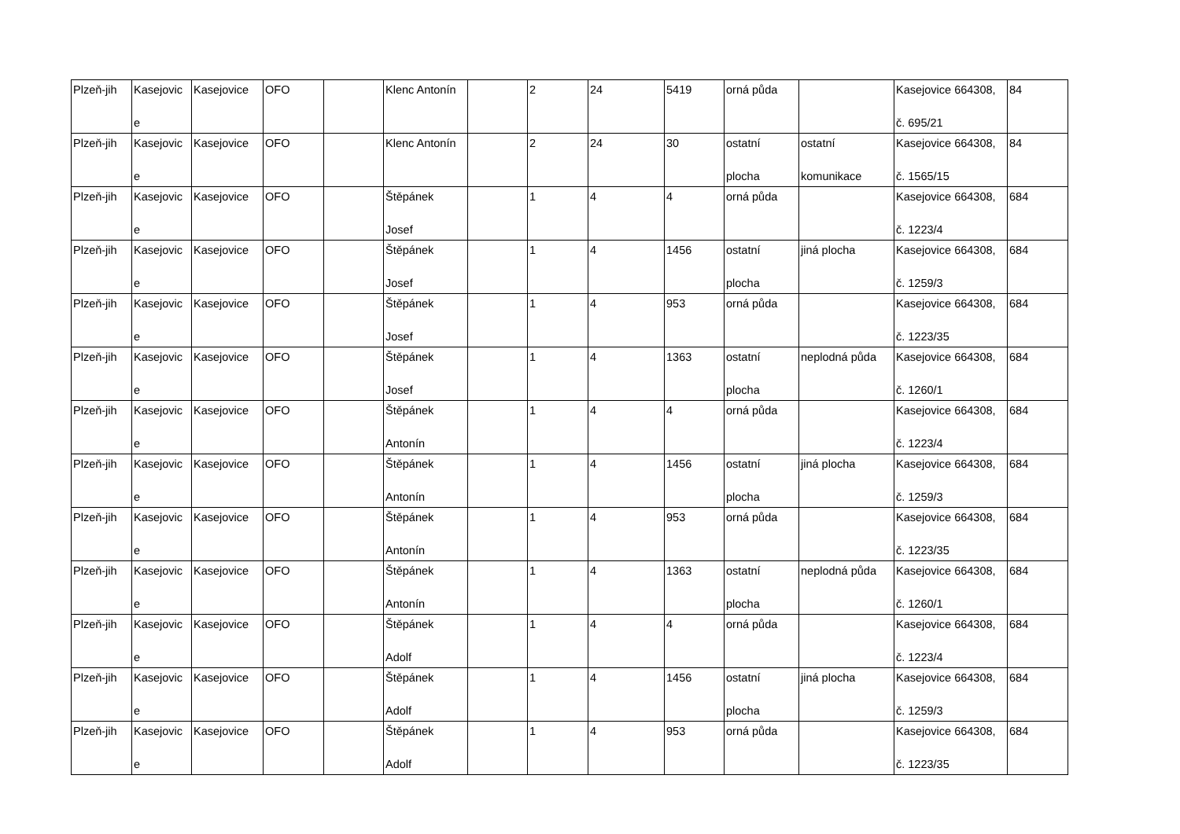| Plzeň-jih | Kasejovic e | Kasejovice | OFO | | Klenc Antonín | | 2 | 24 | 5419 | orná půda | | Kasejovice 664308, č. 695/21 | 84 |
| Plzeň-jih | Kasejovic e | Kasejovice | OFO | | Klenc Antonín | | 2 | 24 | 30 | ostatní plocha | ostatní komunikace | Kasejovice 664308, č. 1565/15 | 84 |
| Plzeň-jih | Kasejovic e | Kasejovice | OFO | | Štěpánek Josef | | 1 | 4 | 4 | orná půda | | Kasejovice 664308, č. 1223/4 | 684 |
| Plzeň-jih | Kasejovic e | Kasejovice | OFO | | Štěpánek Josef | | 1 | 4 | 1456 | ostatní plocha | jiná plocha | Kasejovice 664308, č. 1259/3 | 684 |
| Plzeň-jih | Kasejovic e | Kasejovice | OFO | | Štěpánek Josef | | 1 | 4 | 953 | orná půda | | Kasejovice 664308, č. 1223/35 | 684 |
| Plzeň-jih | Kasejovic e | Kasejovice | OFO | | Štěpánek Josef | | 1 | 4 | 1363 | ostatní plocha | neplodná půda | Kasejovice 664308, č. 1260/1 | 684 |
| Plzeň-jih | Kasejovic e | Kasejovice | OFO | | Štěpánek Antonín | | 1 | 4 | 4 | orná půda | | Kasejovice 664308, č. 1223/4 | 684 |
| Plzeň-jih | Kasejovic e | Kasejovice | OFO | | Štěpánek Antonín | | 1 | 4 | 1456 | ostatní plocha | jiná plocha | Kasejovice 664308, č. 1259/3 | 684 |
| Plzeň-jih | Kasejovic e | Kasejovice | OFO | | Štěpánek Antonín | | 1 | 4 | 953 | orná půda | | Kasejovice 664308, č. 1223/35 | 684 |
| Plzeň-jih | Kasejovic e | Kasejovice | OFO | | Štěpánek Antonín | | 1 | 4 | 1363 | ostatní plocha | neplodná půda | Kasejovice 664308, č. 1260/1 | 684 |
| Plzeň-jih | Kasejovic e | Kasejovice | OFO | | Štěpánek Adolf | | 1 | 4 | 4 | orná půda | | Kasejovice 664308, č. 1223/4 | 684 |
| Plzeň-jih | Kasejovic e | Kasejovice | OFO | | Štěpánek Adolf | | 1 | 4 | 1456 | ostatní plocha | jiná plocha | Kasejovice 664308, č. 1259/3 | 684 |
| Plzeň-jih | Kasejovic e | Kasejovice | OFO | | Štěpánek Adolf | | 1 | 4 | 953 | orná půda | | Kasejovice 664308, č. 1223/35 | 684 |